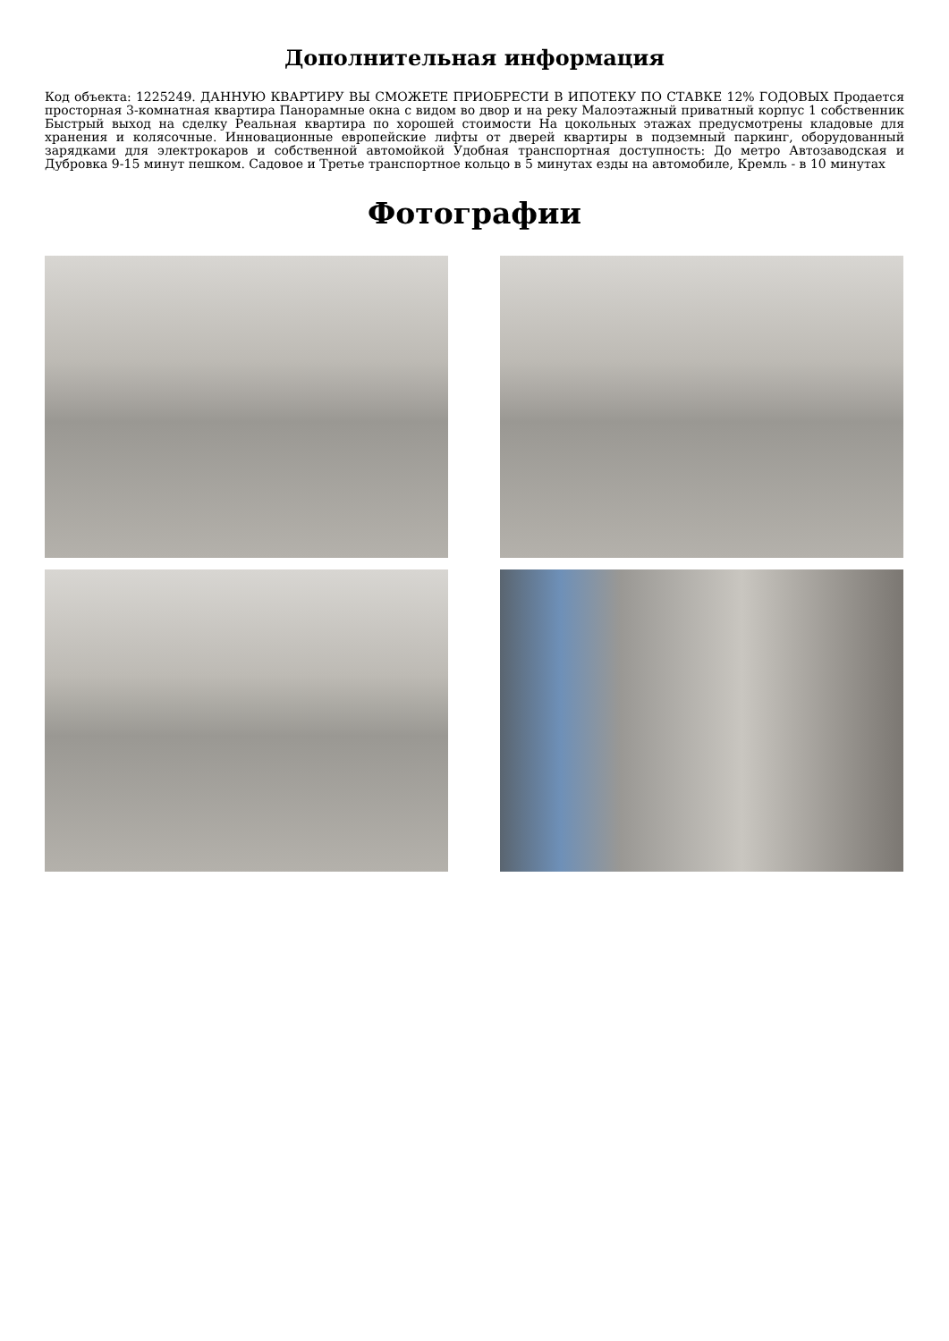Дополнительная информация
Код объекта: 1225249. ДАННУЮ КВАРТИРУ ВЫ СМОЖЕТЕ ПРИОБРЕСТИ В ИПОТЕКУ ПО СТАВКЕ 12% ГОДОВЫХ Продается просторная 3-комнатная квартира Панорамные окна с видом во двор и на реку Малоэтажный приватный корпус 1 собственник Быстрый выход на сделку Реальная квартира по хорошей стоимости На цокольных этажах предусмотрены кладовые для хранения и колясочные. Инновационные европейские лифты от дверей квартиры в подземный паркинг, оборудованный зарядками для электрокаров и собственной автомойкой Удобная транспортная доступность: До метро Автозаводская и Дубровка 9-15 минут пешком. Садовое и Третье транспортное кольцо в 5 минутах езды на автомобиле, Кремль - в 10 минутах
Фотографии